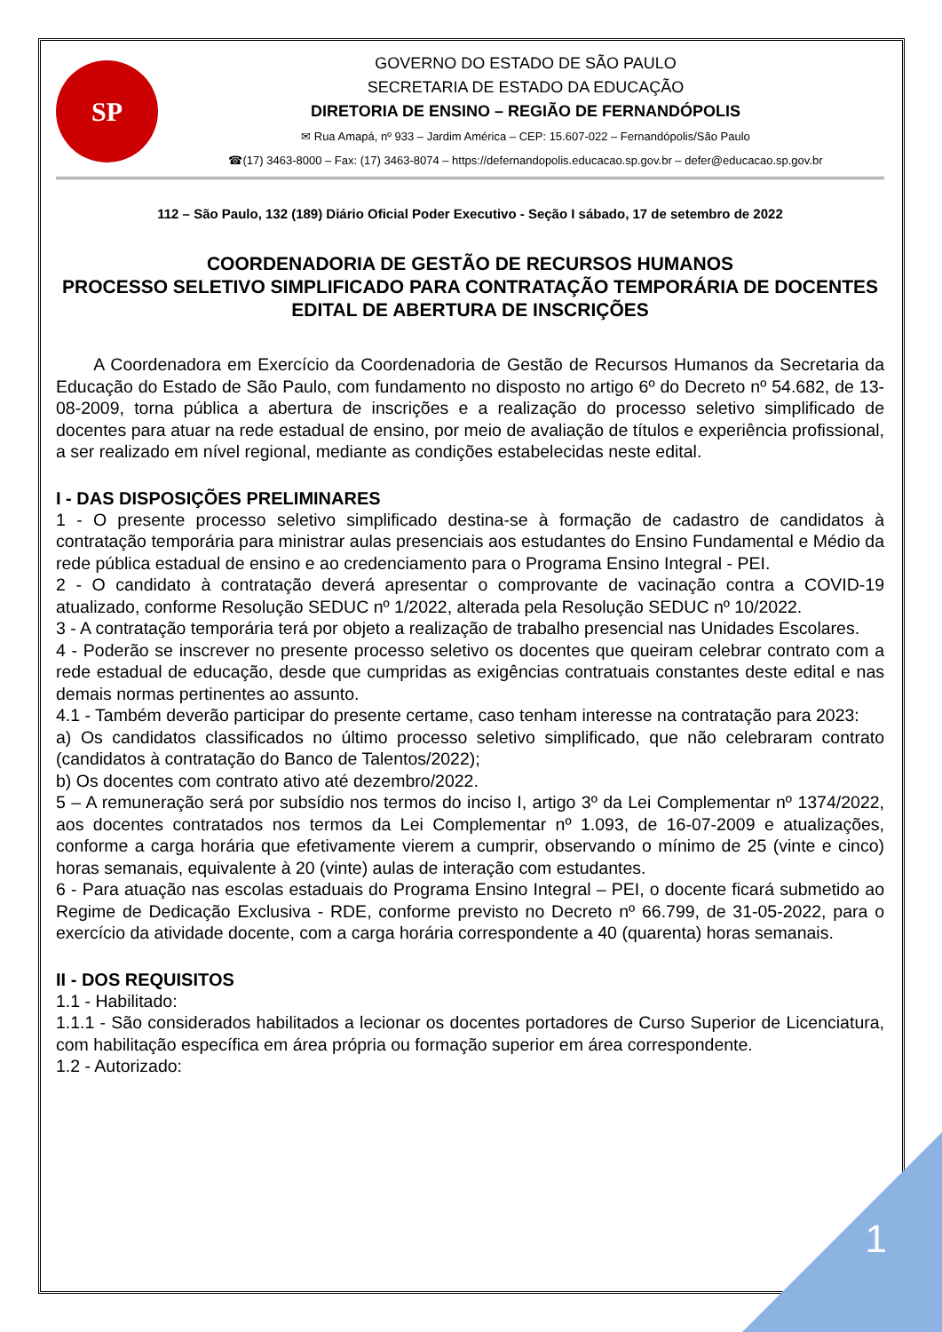SP
GOVERNO DO ESTADO DE SÃO PAULO
SECRETARIA DE ESTADO DA EDUCAÇÃO
DIRETORIA DE ENSINO – REGIÃO DE FERNANDÓPOLIS
✉ Rua Amapá, nº 933 – Jardim América – CEP: 15.607-022 – Fernandópolis/São Paulo
☎(17) 3463-8000 – Fax: (17) 3463-8074 – https://defernandopolis.educacao.sp.gov.br – defer@educacao.sp.gov.br
112 – São Paulo, 132 (189) Diário Oficial Poder Executivo - Seção I sábado, 17 de setembro de 2022
COORDENADORIA DE GESTÃO DE RECURSOS HUMANOS
PROCESSO SELETIVO SIMPLIFICADO PARA CONTRATAÇÃO TEMPORÁRIA DE DOCENTES
EDITAL DE ABERTURA DE INSCRIÇÕES
A Coordenadora em Exercício da Coordenadoria de Gestão de Recursos Humanos da Secretaria da Educação do Estado de São Paulo, com fundamento no disposto no artigo 6º do Decreto nº 54.682, de 13-08-2009, torna pública a abertura de inscrições e a realização do processo seletivo simplificado de docentes para atuar na rede estadual de ensino, por meio de avaliação de títulos e experiência profissional, a ser realizado em nível regional, mediante as condições estabelecidas neste edital.
I - DAS DISPOSIÇÕES PRELIMINARES
1 - O presente processo seletivo simplificado destina-se à formação de cadastro de candidatos à contratação temporária para ministrar aulas presenciais aos estudantes do Ensino Fundamental e Médio da rede pública estadual de ensino e ao credenciamento para o Programa Ensino Integral - PEI.
2 - O candidato à contratação deverá apresentar o comprovante de vacinação contra a COVID-19 atualizado, conforme Resolução SEDUC nº 1/2022, alterada pela Resolução SEDUC nº 10/2022.
3 - A contratação temporária terá por objeto a realização de trabalho presencial nas Unidades Escolares.
4 - Poderão se inscrever no presente processo seletivo os docentes que queiram celebrar contrato com a rede estadual de educação, desde que cumpridas as exigências contratuais constantes deste edital e nas demais normas pertinentes ao assunto.
4.1 - Também deverão participar do presente certame, caso tenham interesse na contratação para 2023:
a) Os candidatos classificados no último processo seletivo simplificado, que não celebraram contrato (candidatos à contratação do Banco de Talentos/2022);
b) Os docentes com contrato ativo até dezembro/2022.
5 – A remuneração será por subsídio nos termos do inciso I, artigo 3º da Lei Complementar nº 1374/2022, aos docentes contratados nos termos da Lei Complementar nº 1.093, de 16-07-2009 e atualizações, conforme a carga horária que efetivamente vierem a cumprir, observando o mínimo de 25 (vinte e cinco) horas semanais, equivalente à 20 (vinte) aulas de interação com estudantes.
6 - Para atuação nas escolas estaduais do Programa Ensino Integral – PEI, o docente ficará submetido ao Regime de Dedicação Exclusiva - RDE, conforme previsto no Decreto nº 66.799, de 31-05-2022, para o exercício da atividade docente, com a carga horária correspondente a 40 (quarenta) horas semanais.
II - DOS REQUISITOS
1.1 - Habilitado:
1.1.1 - São considerados habilitados a lecionar os docentes portadores de Curso Superior de Licenciatura, com habilitação específica em área própria ou formação superior em área correspondente.
1.2 - Autorizado:
1